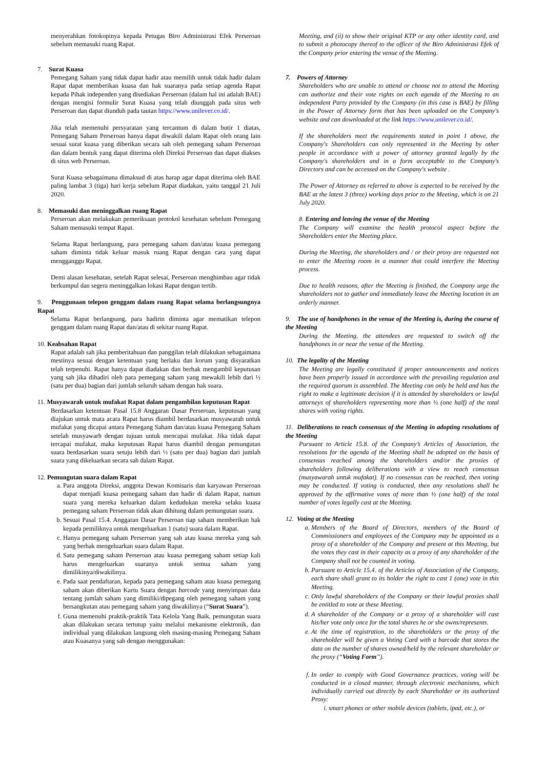menyerahkan fotokopinya kepada Petugas Biro Administrasi Efek Perseroan sebelum memasuki ruang Rapat.
7. Surat Kuasa
Pemegang Saham yang tidak dapat hadir atau memilih untuk tidak hadir dalam Rapat dapat memberikan kuasa dan hak suaranya pada setiap agenda Rapat kepada Pihak independen yang disediakan Perseroan (dalam hal ini adalah BAE) dengan mengisi formulir Surat Kuasa yang telah diunggah pada situs web Perseroan dan dapat diunduh pada tautan https://www.unilever.co.id/.
Jika telah memenuhi persyaratan yang tercantum di dalam butir 1 diatas, Pemegang Saham Perseroan hanya dapat diwakili dalam Rapat oleh orang lain sesuai surat kuasa yang diberikan secara sah oleh pemegang saham Perseroan dan dalam bentuk yang dapat diterima oleh Direksi Perseroan dan dapat diakses di situs web Perseroan.
Surat Kuasa sebagaimana dimaksud di atas harap agar dapat diterima oleh BAE paling lambat 3 (tiga) hari kerja sebelum Rapat diadakan, yaitu tanggal 21 Juli 2020.
8. Memasuki dan meninggalkan ruang Rapat
Perseroan akan melakukan pemeriksaan protokol kesehatan sebelum Pemegang Saham memasuki tempat Rapat.
Selama Rapat berlangsung, para pemegang saham dan/atau kuasa pemegang saham diminta tidak keluar masuk ruang Rapat dengan cara yang dapat mengganggu Rapat.
Demi alasan kesehatan, setelah Rapat selesai, Perseroan menghimbau agar tidak berkumpul dan segera meninggalkan lokasi Rapat dengan tertib.
9. Penggunaan telepon genggam dalam ruang Rapat selama berlangsungnya Rapat
Selama Rapat berlangsung, para hadirin diminta agar mematikan telepon genggam dalam ruang Rapat dan/atau di sekitar ruang Rapat.
10. Keabsahan Rapat
Rapat adalah sah jika pemberitahuan dan panggilan telah dilakukan sebagaimana mestinya sesuai dengan ketentuan yang berlaku dan korum yang disyaratkan telah terpenuhi. Rapat hanya dapat diadakan dan berhak mengambil keputusan yang sah jika dihadiri oleh para pemegang saham yang mewakili lebih dari ½ (satu per dua) bagian dari jumlah seluruh saham dengan hak suara.
11. Musyawarah untuk mufakat Rapat dalam pengambilan keputusan Rapat
Berdasarkan ketentuan Pasal 15.8 Anggaran Dasar Perseroan, keputusan yang diajukan untuk mata acara Rapat harus diambil berdasarkan musyawarah untuk mufakat yang dicapai antara Pemegang Saham dan/atau kuasa Pemegang Saham setelah musyawarh dengan tujuan untuk mencapai mufakat. Jika tidak dapat tercapai mufakat, maka keputusan Rapat harus diambil dengan pemungutan suara berdasarkan suara setuju lebih dari ½ (satu per dua) bagian dari jumlah suara yang dikeluarkan secara sah dalam Rapat.
12. Pemungutan suara dalam Rapat
a. Para anggota Direksi, anggota Dewan Komisaris dan karyawan Perseroan dapat menjadi kuasa pemegang saham dan hadir di dalam Rapat, namun suara yang mereka keluarkan dalam kedudukan mereka selaku kuasa pemegang saham Perseroan tidak akan dihitung dalam pemungutan suara.
b. Sesuai Pasal 15.4. Anggaran Dasar Perseroan tiap saham memberikan hak kepada pemiliknya untuk mengeluarkan 1 (satu) suara dalam Rapat.
c. Hanya pemegang saham Perseroan yang sah atau kuasa mereka yang sah yang berhak mengeluarkan suara dalam Rapat.
d. Satu pemegang saham Perseroan atau kuasa pemegang saham setiap kali harus mengeluarkan suaranya untuk semua saham yang dimilikinya/diwakilinya.
e. Pada saat pendaftaran, kepada para pemegang saham atau kuasa pemegang saham akan diberikan Kartu Suara dengan barcode yang menyimpan data tentang jumlah saham yang dimiliki/dipegang oleh pemegang saham yang bersangkutan atau pemegang saham yang diwakilinya (“Surat Suara”).
f. Guna memenuhi praktik-praktik Tata Kelola Yang Baik, pemungutan suara akan dilakukan secara tertutup yaitu melalui mekanisme elektronik, dan individual yang dilakukan langsung oleh masing-masing Pemegang Saham atau Kuasanya yang sah dengan menggunakan:
Meeting, and (ii) to show their original KTP or any other identity card, and to submit a photocopy thereof to the officer of the Biro Administrasi Efek of the Company prior entering the venue of the Meeting.
7. Powers of Attorney
Shareholders who are unable to attend or choose not to attend the Meeting can authorize and their vote rights on each agenda of the Meeting to an independent Party provided by the Company (in this case is BAE) by filling in the Power of Attorney form that has been uploaded on the Company's website and can downloaded at the link https://www.unilever.co.id/.
If the shareholders meet the requirements stated in point 1 above, the Company's Shareholders can only represented in the Meeting by other people in accordance with a power of attorney granted legally by the Company's shareholders and in a form acceptable to the Company's Directors and can be accessed on the Company's website .
The Power of Attorney as referred to above is expected to be received by the BAE at the latest 3 (three) working days prior to the Meeting, which is on 21 July 2020.
8. Entering and leaving the venue of the Meeting
The Company will examine the health protocol aspect before the Shareholders enter the Meeting place.
During the Meeting, the shareholders and / or their proxy are requested not to enter the Meeting room in a manner that could interfere the Meeting process.
Due to health reasons, after the Meeting is finished, the Company urge the shareholders not to gather and immediately leave the Meeting location in an orderly manner.
9. The use of handphones in the venue of the Meeting is, during the course of the Meeting
During the Meeting, the attendees are requested to switch off the handphones in or near the venue of the Meeting.
10. The legality of the Meeting
The Meeting are legally constituted if proper announcements and notices have been properly issued in accordance with the prevailing regulation and the required quorum is assembled. The Meeting can only be held and has the right to make a legitimate decision if it is attended by shareholders or lawful attorneys of shareholders representing more than ½ (one half) of the total shares with voting rights.
11. Deliberations to reach consensus of the Meeting in adopting resolutions of the Meeting
Pursuant to Article 15.8. of the Company’s Articles of Association, the resolutions for the agenda of the Meeting shall be adopted on the basis of consensus reached among the shareholders and/or the proxies of shareholders following deliberations with a view to reach consensus (musyawarah untuk mufakat). If no consensus can be reached, then voting may be conducted. If voting is conducted, then any resolutions shall be approved by the affirmative votes of more than ½ (one half) of the total number of votes legally cast at the Meeting.
12. Voting at the Meeting
a. Members of the Board of Directors, members of the Board of Commissioners and employees of the Company may be appointed as a proxy of a shareholder of the Company and present at this Meeting, but the votes they cast in their capacity as a proxy of any shareholder of the Company shall not be counted in voting.
b. Pursuant to Article 15.4. of the Articles of Association of the Company, each share shall grant to its holder the right to cast 1 (one) vote in this Meeting.
c. Only lawful shareholders of the Company or their lawful proxies shall be entitled to vote at these Meeting.
d. A shareholder of the Company or a proxy of a shareholder will cast his/her vote only once for the total shares he or she owns/represents.
e. At the time of registration, to the shareholders or the proxy of the shareholder will be given a Voting Card with a barcode that stores the data on the number of shares owned/held by the relevant shareholder or the proxy (“Voting Form”).
f. In order to comply with Good Governance practices, voting will be conducted in a closed manner, through electronic mechanisms, which individually carried out directly by each Shareholder or its authorized Proxy:
i. smart phones or other mobile devices (tablets, ipad, etc.), or